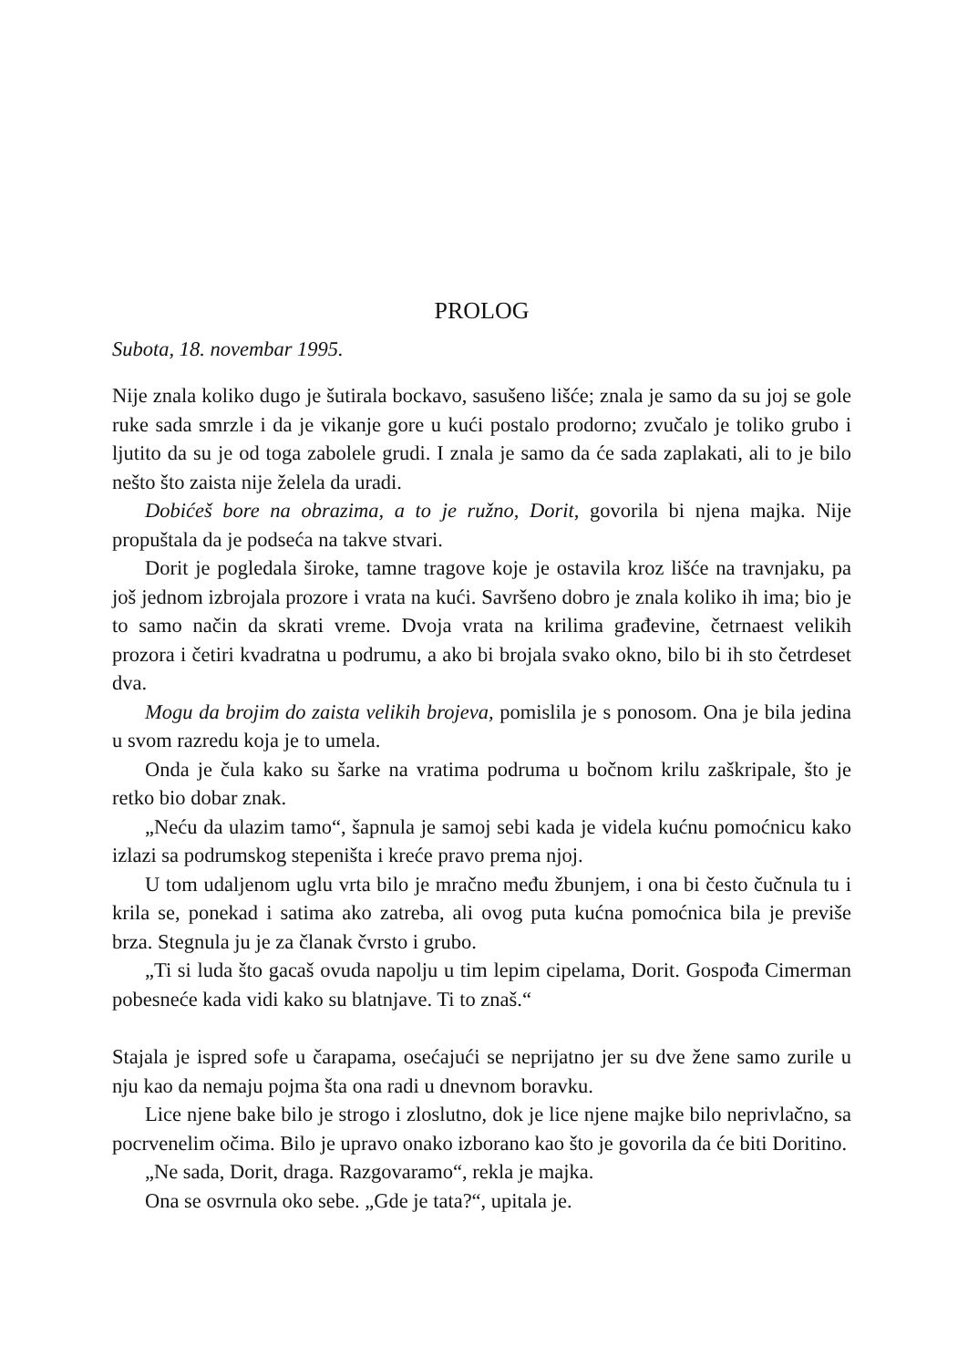PROLOG
Subota, 18. novembar 1995.
Nije znala koliko dugo je šutirala bockavo, sasušeno lišće; znala je samo da su joj se gole ruke sada smrzle i da je vikanje gore u kući postalo prodorno; zvučalo je toliko grubo i ljutito da su je od toga zabolele grudi. I znala je samo da će sada zaplakati, ali to je bilo nešto što zaista nije želela da uradi.
Dobićeš bore na obrazima, a to je ružno, Dorit, govorila bi njena majka. Nije propuštala da je podseća na takve stvari.
Dorit je pogledala široke, tamne tragove koje je ostavila kroz lišće na travnjaku, pa još jednom izbrojala prozore i vrata na kući. Savršeno dobro je znala koliko ih ima; bio je to samo način da skrati vreme. Dvoja vrata na krilima građevine, četrnaest velikih prozora i četiri kvadratna u podrumu, a ako bi brojala svako okno, bilo bi ih sto četrdeset dva.
Mogu da brojim do zaista velikih brojeva, pomislila je s ponosom. Ona je bila jedina u svom razredu koja je to umela.
Onda je čula kako su šarke na vratima podruma u bočnom krilu zaškripale, što je retko bio dobar znak.
„Neću da ulazim tamo“, šapnula je samoj sebi kada je videla kućnu pomoćnicu kako izlazi sa podrumskog stepeništa i kreće pravo prema njoj.
U tom udaljenom uglu vrta bilo je mračno među žbunjem, i ona bi često čučnula tu i krila se, ponekad i satima ako zatreba, ali ovog puta kućna pomoćnica bila je previše brza. Stegnula ju je za članak čvrsto i grubo.
„Ti si luda što gacaš ovuda napolju u tim lepim cipelama, Dorit. Gospođa Cimerman pobesneće kada vidi kako su blatnjave. Ti to znaš.“
Stajala je ispred sofe u čarapama, osećajući se neprijatno jer su dve žene samo zurile u nju kao da nemaju pojma šta ona radi u dnevnom boravku.
Lice njene bake bilo je strogo i zloslutno, dok je lice njene majke bilo neprivlačno, sa pocrvenelim očima. Bilo je upravo onako izborano kao što je govorila da će biti Doritino.
„Ne sada, Dorit, draga. Razgovaramo“, rekla je majka.
Ona se osvrnula oko sebe. „Gde je tata?“, upitala je.